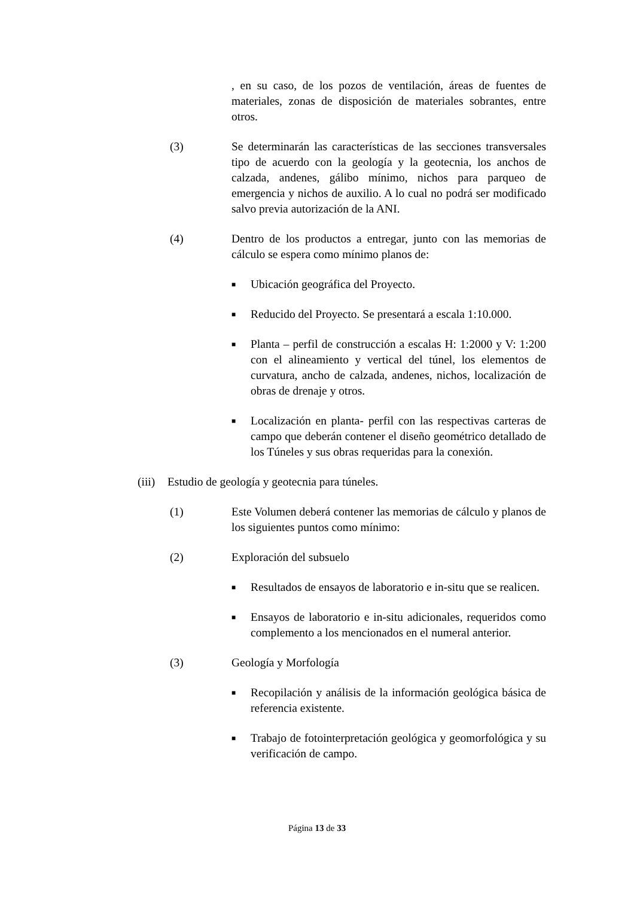, en su caso, de los pozos de ventilación, áreas de fuentes de materiales, zonas de disposición de materiales sobrantes, entre otros.
(3) Se determinarán las características de las secciones transversales tipo de acuerdo con la geología y la geotecnia, los anchos de calzada, andenes, gálibo mínimo, nichos para parqueo de emergencia y nichos de auxilio. A lo cual no podrá ser modificado salvo previa autorización de la ANI.
(4) Dentro de los productos a entregar, junto con las memorias de cálculo se espera como mínimo planos de:
■
Ubicación geográfica del Proyecto.
■
Reducido del Proyecto. Se presentará a escala 1:10.000.
■
Planta – perfil de construcción a escalas H: 1:2000 y V: 1:200 con el alineamiento y vertical del túnel, los elementos de curvatura, ancho de calzada, andenes, nichos, localización de obras de drenaje y otros.
■
Localización en planta- perfil con las respectivas carteras de campo que deberán contener el diseño geométrico detallado de los Túneles y sus obras requeridas para la conexión.
(iii) Estudio de geología y geotecnia para túneles.
(1) Este Volumen deberá contener las memorias de cálculo y planos de los siguientes puntos como mínimo:
(2) Exploración del subsuelo
■
Resultados de ensayos de laboratorio e in-situ que se realicen.
■
Ensayos de laboratorio e in-situ adicionales, requeridos como complemento a los mencionados en el numeral anterior.
(3) Geología y Morfología
■
Recopilación y análisis de la información geológica básica de referencia existente.
■
Trabajo de fotointerpretación geológica y geomorfológica y su verificación de campo.
Página 13 de 33